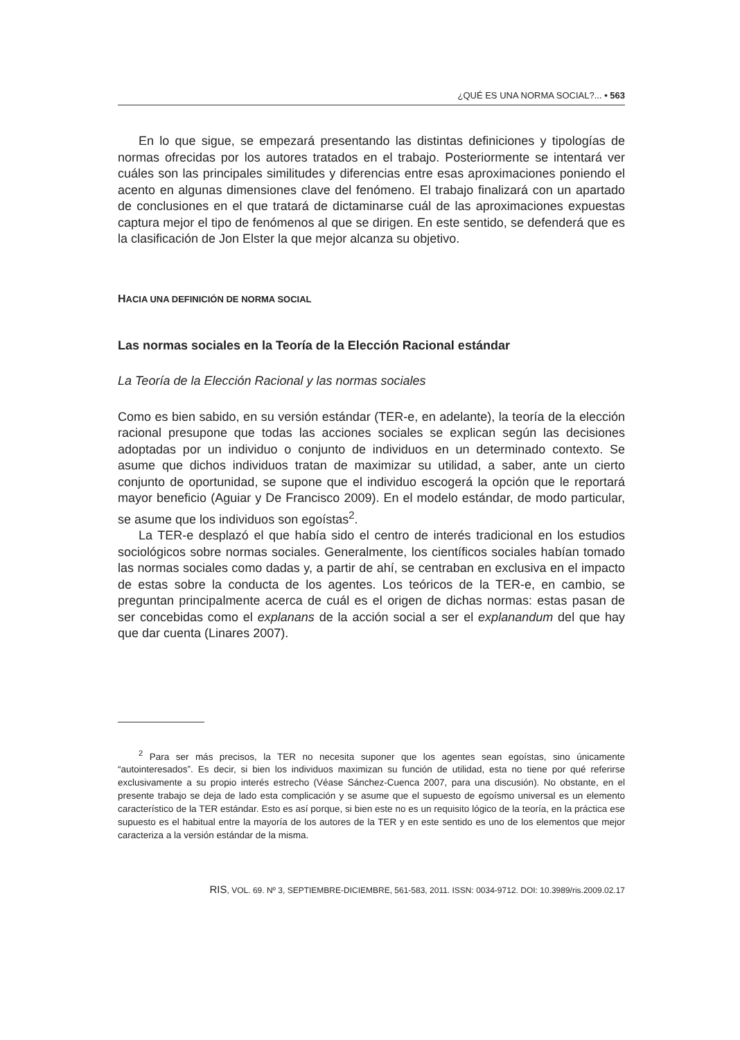¿QUÉ ES UNA NORMA SOCIAL?... • 563
En lo que sigue, se empezará presentando las distintas definiciones y tipologías de normas ofrecidas por los autores tratados en el trabajo. Posteriormente se intentará ver cuáles son las principales similitudes y diferencias entre esas aproximaciones poniendo el acento en algunas dimensiones clave del fenómeno. El trabajo finalizará con un apartado de conclusiones en el que tratará de dictaminarse cuál de las aproximaciones expuestas captura mejor el tipo de fenómenos al que se dirigen. En este sentido, se defenderá que es la clasificación de Jon Elster la que mejor alcanza su objetivo.
HACIA UNA DEFINICIÓN DE NORMA SOCIAL
Las normas sociales en la Teoría de la Elección Racional estándar
La Teoría de la Elección Racional y las normas sociales
Como es bien sabido, en su versión estándar (TER-e, en adelante), la teoría de la elección racional presupone que todas las acciones sociales se explican según las decisiones adoptadas por un individuo o conjunto de individuos en un determinado contexto. Se asume que dichos individuos tratan de maximizar su utilidad, a saber, ante un cierto conjunto de oportunidad, se supone que el individuo escogerá la opción que le reportará mayor beneficio (Aguiar y De Francisco 2009). En el modelo estándar, de modo particular, se asume que los individuos son egoístas<sup>2</sup>.
La TER-e desplazó el que había sido el centro de interés tradicional en los estudios sociológicos sobre normas sociales. Generalmente, los científicos sociales habían tomado las normas sociales como dadas y, a partir de ahí, se centraban en exclusiva en el impacto de estas sobre la conducta de los agentes. Los teóricos de la TER-e, en cambio, se preguntan principalmente acerca de cuál es el origen de dichas normas: estas pasan de ser concebidas como el explanans de la acción social a ser el explanandum del que hay que dar cuenta (Linares 2007).
<sup>2</sup> Para ser más precisos, la TER no necesita suponer que los agentes sean egoístas, sino únicamente “autointeresados”. Es decir, si bien los individuos maximizan su función de utilidad, esta no tiene por qué referirse exclusivamente a su propio interés estrecho (Véase Sánchez-Cuenca 2007, para una discusión). No obstante, en el presente trabajo se deja de lado esta complicación y se asume que el supuesto de egoísmo universal es un elemento característico de la TER estándar. Esto es así porque, si bien este no es un requisito lógico de la teoría, en la práctica ese supuesto es el habitual entre la mayoría de los autores de la TER y en este sentido es uno de los elementos que mejor caracteriza a la versión estándar de la misma.
RIS, VOL. 69. Nº 3, SEPTIEMBRE-DICIEMBRE, 561-583, 2011. ISSN: 0034-9712. DOI: 10.3989/ris.2009.02.17